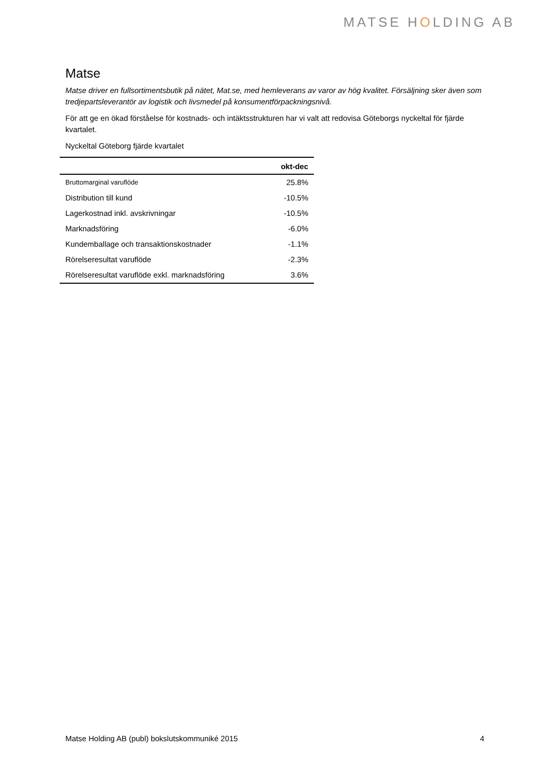MATSE HOLDING AB
Matse
Matse driver en fullsortimentsbutik på nätet, Mat.se, med hemleverans av varor av hög kvalitet. Försäljning sker även som tredjepartsleverantör av logistik och livsmedel på konsumentförpackningsnivå.
För att ge en ökad förståelse för kostnads- och intäktsstrukturen har vi valt att redovisa Göteborgs nyckeltal för fjärde kvartalet.
Nyckeltal Göteborg fjärde kvartalet
| | okt-dec |
| --- | --- |
| Bruttomarginal varuflöde | 25.8% |
| Distribution till kund | -10.5% |
| Lagerkostnad inkl. avskrivningar | -10.5% |
| Marknadsföring | -6.0% |
| Kundemballage och transaktionskostnader | -1.1% |
| Rörelseresultat varuflöde | -2.3% |
| Rörelseresultat varuflöde exkl. marknadsföring | 3.6% |
Matse Holding AB (publ) bokslutskommuniké 2015 4